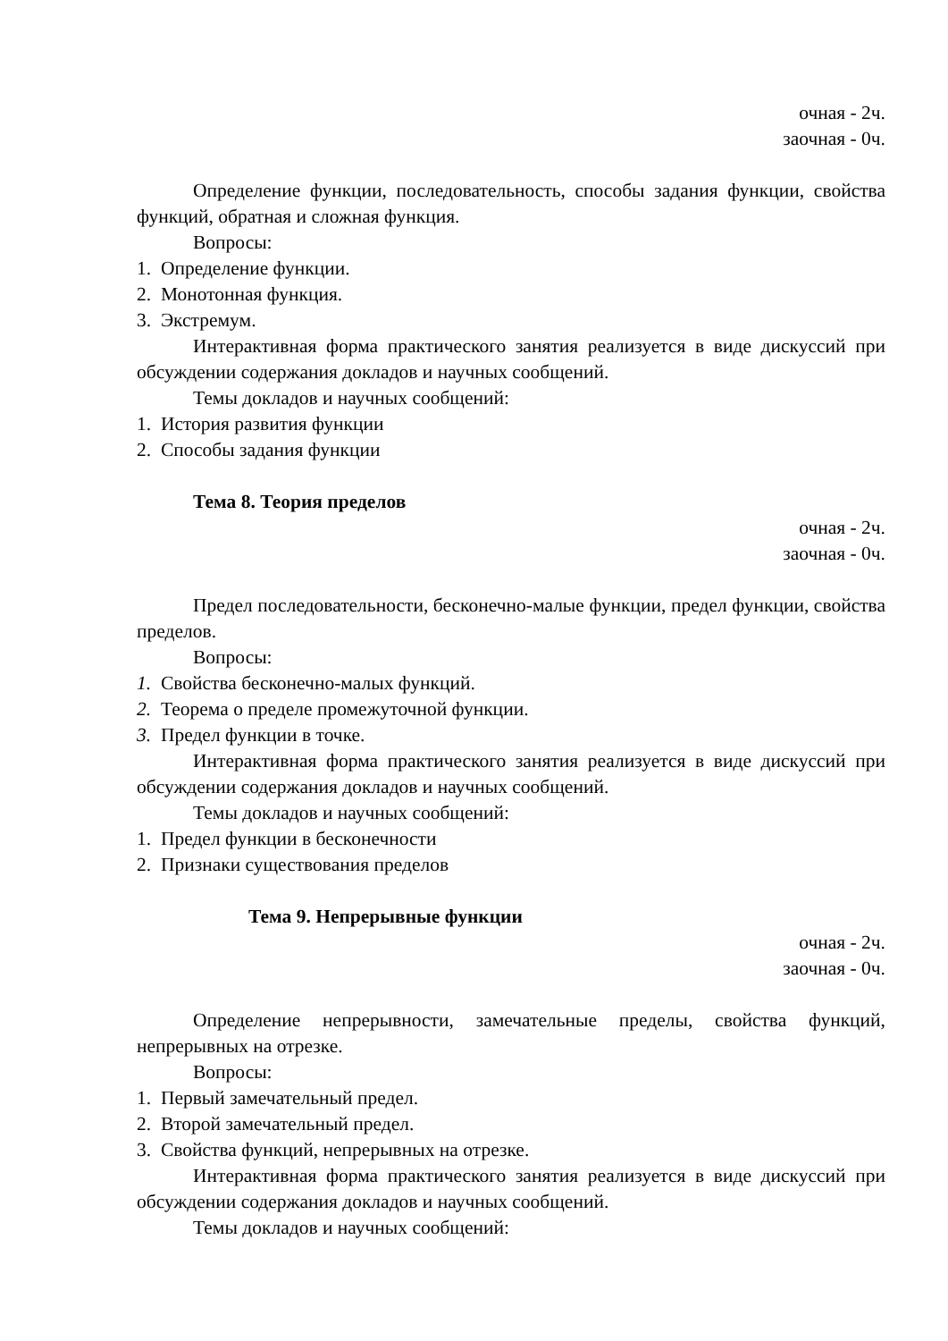очная - 2ч.
заочная - 0ч.
Определение функции, последовательность, способы задания функции, свойства функций, обратная и сложная функция.
Вопросы:
1. Определение функции.
2. Монотонная функция.
3. Экстремум.
Интерактивная форма практического занятия реализуется в виде дискуссий при обсуждении содержания докладов и научных сообщений.
Темы докладов и научных сообщений:
1. История развития функции
2. Способы задания функции
Тема 8. Теория пределов
очная - 2ч.
заочная - 0ч.
Предел последовательности, бесконечно-малые функции, предел функции, свойства пределов.
Вопросы:
1. Свойства бесконечно-малых функций.
2. Теорема о пределе промежуточной функции.
3. Предел функции в точке.
Интерактивная форма практического занятия реализуется в виде дискуссий при обсуждении содержания докладов и научных сообщений.
Темы докладов и научных сообщений:
1. Предел функции в бесконечности
2. Признаки существования пределов
Тема 9. Непрерывные функции
очная - 2ч.
заочная - 0ч.
Определение непрерывности, замечательные пределы, свойства функций, непрерывных на отрезке.
Вопросы:
1. Первый замечательный предел.
2. Второй замечательный предел.
3. Свойства функций, непрерывных на отрезке.
Интерактивная форма практического занятия реализуется в виде дискуссий при обсуждении содержания докладов и научных сообщений.
Темы докладов и научных сообщений: